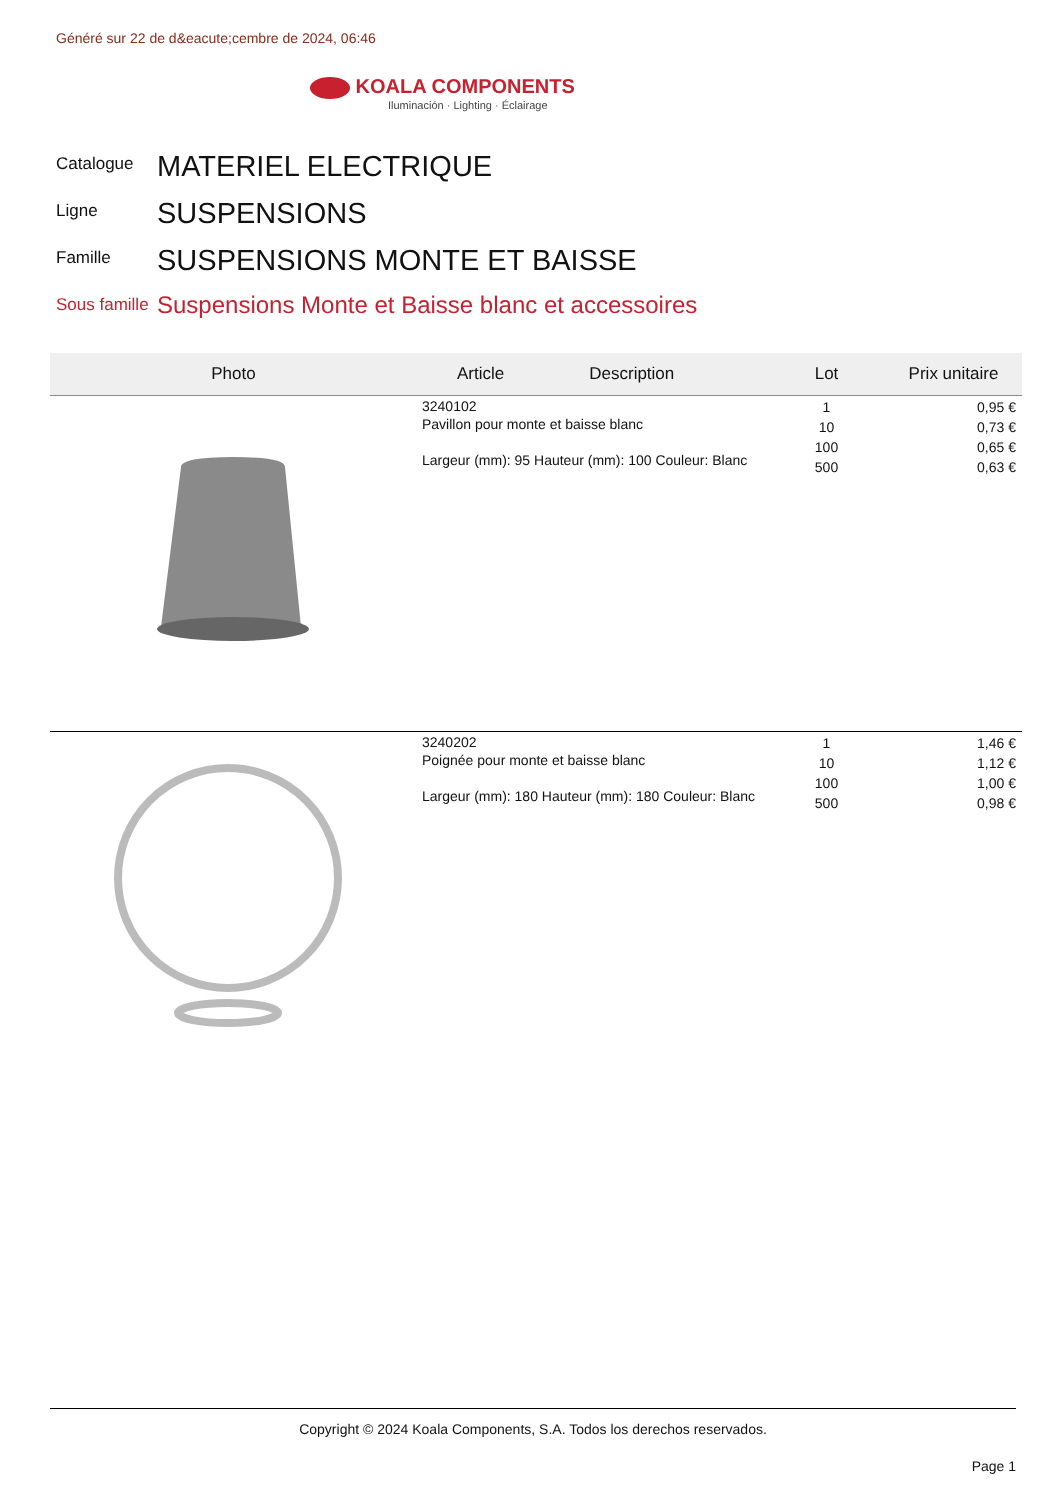Généré sur 22 de d&eacute;cembre de 2024, 06:46
KOALA COMPONENTS
Iluminación · Lighting · Éclairage
Catalogue MATERIEL ELECTRIQUE
Ligne SUSPENSIONS
Famille SUSPENSIONS MONTE ET BAISSE
Sous famille Suspensions Monte et Baisse blanc et accessoires
| Photo | Article Description | Lot | Prix unitaire |
| --- | --- | --- | --- |
| | 3240102 Pavillon pour monte et baisse blanc Largeur (mm): 95 Hauteur (mm): 100 Couleur: Blanc | 1 10 100 500 | 0,95 € 0,73 € 0,65 € 0,63 € |
| | 3240202 Poignée pour monte et baisse blanc Largeur (mm): 180 Hauteur (mm): 180 Couleur: Blanc | 1 10 100 500 | 1,46 € 1,12 € 1,00 € 0,98 € |
Copyright © 2024 Koala Components, S.A. Todos los derechos reservados.
Page 1